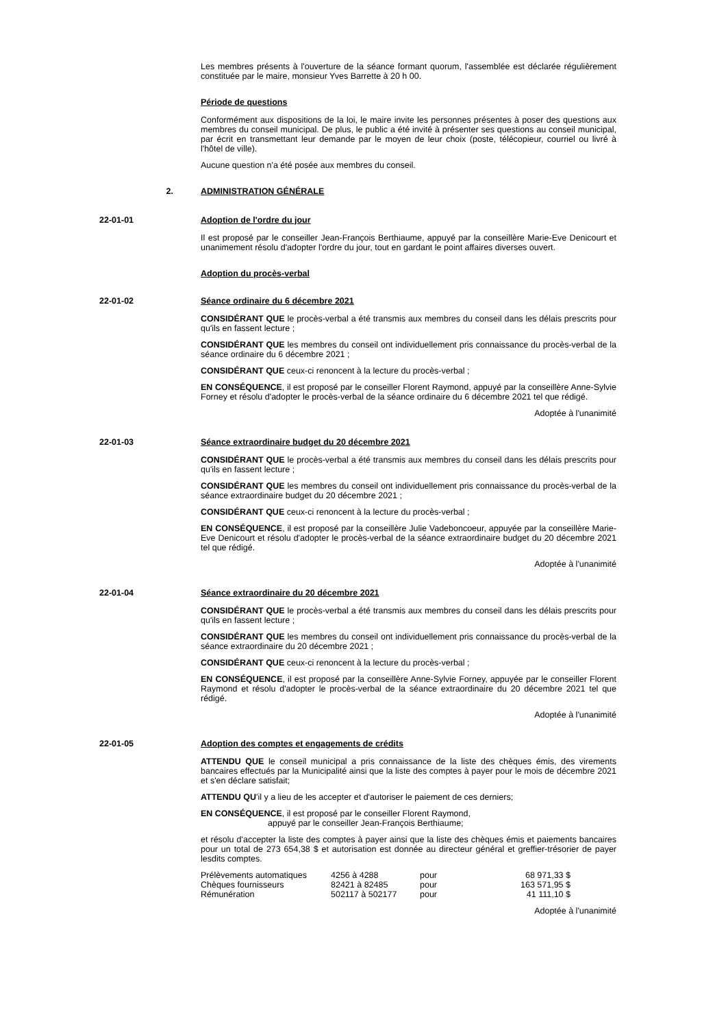Les membres présents à l'ouverture de la séance formant quorum, l'assemblée est déclarée régulièrement constituée par le maire, monsieur Yves Barrette à 20 h 00.
Période de questions
Conformément aux dispositions de la loi, le maire invite les personnes présentes à poser des questions aux membres du conseil municipal. De plus, le public a été invité à présenter ses questions au conseil municipal, par écrit en transmettant leur demande par le moyen de leur choix (poste, télécopieur, courriel ou livré à l'hôtel de ville).
Aucune question n'a été posée aux membres du conseil.
2. ADMINISTRATION GÉNÉRALE
22-01-01 Adoption de l'ordre du jour
Il est proposé par le conseiller Jean-François Berthiaume, appuyé par la conseillère Marie-Eve Denicourt et unanimement résolu d'adopter l'ordre du jour, tout en gardant le point affaires diverses ouvert.
Adoption du procès-verbal
22-01-02 Séance ordinaire du 6 décembre 2021
CONSIDÉRANT QUE le procès-verbal a été transmis aux membres du conseil dans les délais prescrits pour qu'ils en fassent lecture ;
CONSIDÉRANT QUE les membres du conseil ont individuellement pris connaissance du procès-verbal de la séance ordinaire du 6 décembre 2021 ;
CONSIDÉRANT QUE ceux-ci renoncent à la lecture du procès-verbal ;
EN CONSÉQUENCE, il est proposé par le conseiller Florent Raymond, appuyé par la conseillère Anne-Sylvie Forney et résolu d'adopter le procès-verbal de la séance ordinaire du 6 décembre 2021 tel que rédigé.
Adoptée à l'unanimité
22-01-03 Séance extraordinaire budget du 20 décembre 2021
CONSIDÉRANT QUE le procès-verbal a été transmis aux membres du conseil dans les délais prescrits pour qu'ils en fassent lecture ;
CONSIDÉRANT QUE les membres du conseil ont individuellement pris connaissance du procès-verbal de la séance extraordinaire budget du 20 décembre 2021 ;
CONSIDÉRANT QUE ceux-ci renoncent à la lecture du procès-verbal ;
EN CONSÉQUENCE, il est proposé par la conseillère Julie Vadeboncoeur, appuyée par la conseillère Marie-Eve Denicourt et résolu d'adopter le procès-verbal de la séance extraordinaire budget du 20 décembre 2021 tel que rédigé.
Adoptée à l'unanimité
22-01-04 Séance extraordinaire du 20 décembre 2021
CONSIDÉRANT QUE le procès-verbal a été transmis aux membres du conseil dans les délais prescrits pour qu'ils en fassent lecture ;
CONSIDÉRANT QUE les membres du conseil ont individuellement pris connaissance du procès-verbal de la séance extraordinaire du 20 décembre 2021 ;
CONSIDÉRANT QUE ceux-ci renoncent à la lecture du procès-verbal ;
EN CONSÉQUENCE, il est proposé par la conseillère Anne-Sylvie Forney, appuyée par le conseiller Florent Raymond et résolu d'adopter le procès-verbal de la séance extraordinaire du 20 décembre 2021 tel que rédigé.
Adoptée à l'unanimité
22-01-05 Adoption des comptes et engagements de crédits
ATTENDU QUE le conseil municipal a pris connaissance de la liste des chèques émis, des virements bancaires effectués par la Municipalité ainsi que la liste des comptes à payer pour le mois de décembre 2021 et s'en déclare satisfait;
ATTENDU QU'il y a lieu de les accepter et d'autoriser le paiement de ces derniers;
EN CONSÉQUENCE, il est proposé par le conseiller Florent Raymond,
appuyé par le conseiller Jean-François Berthiaume;
et résolu d'accepter la liste des comptes à payer ainsi que la liste des chèques émis et paiements bancaires pour un total de 273 654,38 $ et autorisation est donnée au directeur général et greffier-trésorier de payer lesdits comptes.
| Prélèvements automatiques | 4256 à 4288 | pour | 68 971,33 $ |
| Chèques fournisseurs | 82421 à 82485 | pour | 163 571,95 $ |
| Rémunération | 502117 à 502177 | pour | 41 111,10 $ |
Adoptée à l'unanimité